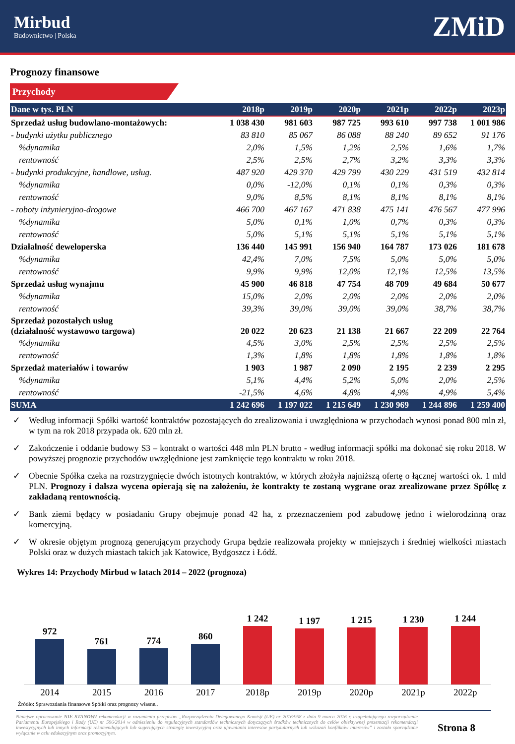Mirbud
Budownictwo | Polska
ZMiD
Prognozy finansowe
Przychody
| Dane w tys. PLN | 2018p | 2019p | 2020p | 2021p | 2022p | 2023p |
| --- | --- | --- | --- | --- | --- | --- |
| Sprzedaż usług budowlano-montażowych: | 1 038 430 | 981 603 | 987 725 | 993 610 | 997 738 | 1 001 986 |
| - budynki użytku publicznego | 83 810 | 85 067 | 86 088 | 88 240 | 89 652 | 91 176 |
| %dynamika | 2,0% | 1,5% | 1,2% | 2,5% | 1,6% | 1,7% |
| rentowność | 2,5% | 2,5% | 2,7% | 3,2% | 3,3% | 3,3% |
| - budynki produkcyjne, handlowe, usług. | 487 920 | 429 370 | 429 799 | 430 229 | 431 519 | 432 814 |
| %dynamika | 0,0% | -12,0% | 0,1% | 0,1% | 0,3% | 0,3% |
| rentowność | 9,0% | 8,5% | 8,1% | 8,1% | 8,1% | 8,1% |
| - roboty inżynieryjno-drogowe | 466 700 | 467 167 | 471 838 | 475 141 | 476 567 | 477 996 |
| %dynamika | 5,0% | 0,1% | 1,0% | 0,7% | 0,3% | 0,3% |
| rentowność | 5,0% | 5,1% | 5,1% | 5,1% | 5,1% | 5,1% |
| Działalność deweloperska | 136 440 | 145 991 | 156 940 | 164 787 | 173 026 | 181 678 |
| %dynamika | 42,4% | 7,0% | 7,5% | 5,0% | 5,0% | 5,0% |
| rentowność | 9,9% | 9,9% | 12,0% | 12,1% | 12,5% | 13,5% |
| Sprzedaż usług wynajmu | 45 900 | 46 818 | 47 754 | 48 709 | 49 684 | 50 677 |
| %dynamika | 15,0% | 2,0% | 2,0% | 2,0% | 2,0% | 2,0% |
| rentowność | 39,3% | 39,0% | 39,0% | 39,0% | 38,7% | 38,7% |
| Sprzedaż pozostałych usług (działalność wystawowo targowa) | 20 022 | 20 623 | 21 138 | 21 667 | 22 209 | 22 764 |
| %dynamika | 4,5% | 3,0% | 2,5% | 2,5% | 2,5% | 2,5% |
| rentowność | 1,3% | 1,8% | 1,8% | 1,8% | 1,8% | 1,8% |
| Sprzedaż materiałów i towarów | 1 903 | 1 987 | 2 090 | 2 195 | 2 239 | 2 295 |
| %dynamika | 5,1% | 4,4% | 5,2% | 5,0% | 2,0% | 2,5% |
| rentowność | -21,5% | 4,6% | 4,8% | 4,9% | 4,9% | 5,4% |
| SUMA | 1 242 696 | 1 197 022 | 1 215 649 | 1 230 969 | 1 244 896 | 1 259 400 |
✓ Według informacji Spółki wartość kontraktów pozostających do zrealizowania i uwzględniona w przychodach wynosi ponad 800 mln zł, w tym na rok 2018 przypada ok. 620 mln zł.
✓ Zakończenie i oddanie budowy S3 – kontrakt o wartości 448 mln PLN brutto - według informacji spółki ma dokonać się roku 2018. W powyższej prognozie przychodów uwzględnione jest zamknięcie tego kontraktu w roku 2018.
✓ Obecnie Spółka czeka na rozstrzygnięcie dwóch istotnych kontraktów, w których złożyła najniższą ofertę o łącznej wartości ok. 1 mld PLN. Prognozy i dalsza wycena opierają się na założeniu, że kontrakty te zostaną wygrane oraz zrealizowane przez Spółkę z zakładaną rentownością.
✓ Bank ziemi będący w posiadaniu Grupy obejmuje ponad 42 ha, z przeznaczeniem pod zabudowę jedno i wielorodzinną oraz komercyjną.
✓ W okresie objętym prognozą generującym przychody Grupa będzie realizowała projekty w mniejszych i średniej wielkości miastach Polski oraz w dużych miastach takich jak Katowice, Bydgoszcz i Łódź.
Wykres 14: Przychody Mirbud w latach 2014 – 2022 (prognoza)
972
761
774
860
1 242
1 197
1 215
1 230
1 244
2014 2015 2016 2017 2018p 2019p 2020p 2021p 2022p
Źródło: Sprawozdania finansowe Spółki oraz prognozy własne..
Niniejsze opracowanie NIE STANOWI rekomendacji w rozumieniu przepisów „Rozporządzenia Delegowanego Komisji (UE) nr 2016/958 z dnia 9 marca 2016 r. uzupełniającego rozporządzenie Parlamentu Europejskiego i Rady (UE) nr 596/2014 w odniesieniu do regulacyjnych standardów technicznych dotyczących środków technicznych do celów obiektywnej prezentacji rekomendacji inwestycyjnych lub innych informacji rekomendujących lub sugerujących strategię inwestycyjną oraz ujawniania interesów partykularnych lub wskazań konfliktów interesów” i zostało sporządzone wyłącznie w celu edukacyjnym oraz promocyjnym.
Strona 8